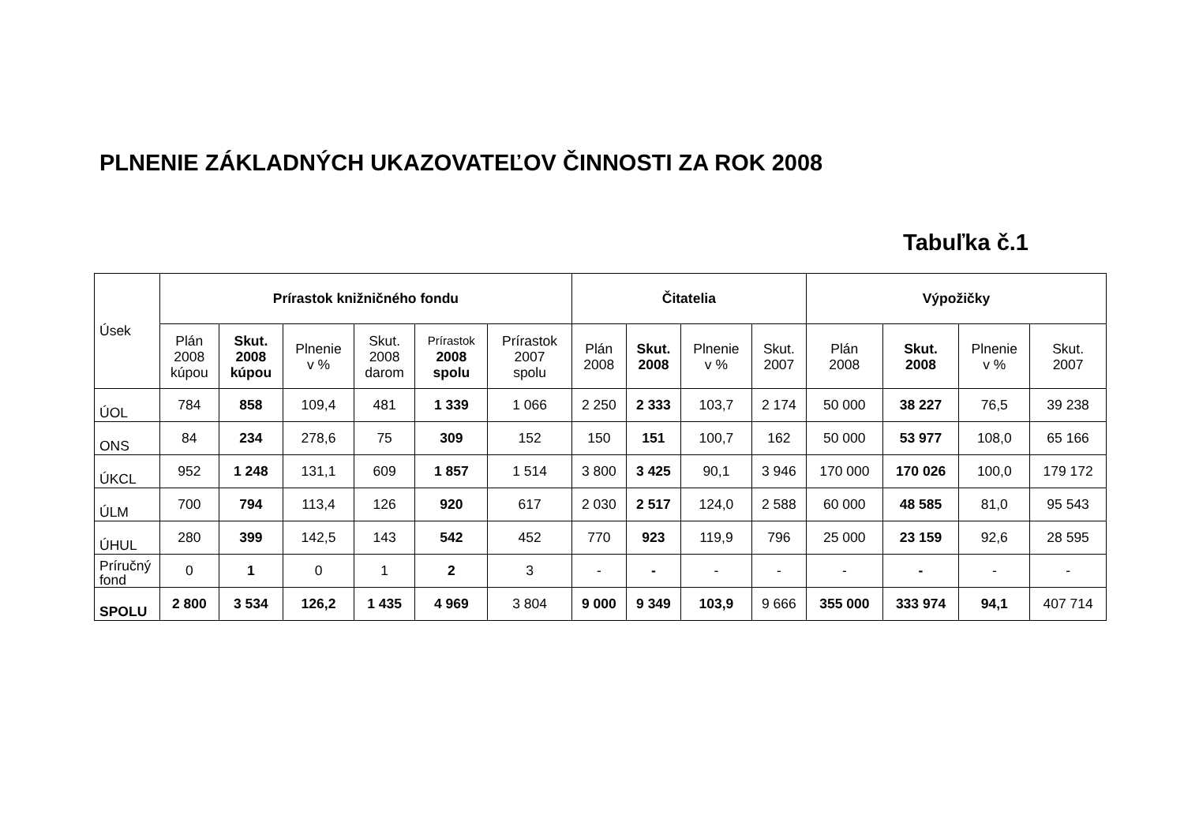PLNENIE ZÁKLADNÝCH UKAZOVATEĽOV ČINNOSTI ZA ROK 2008
Tabuľka č.1
| Úsek | Prírastok knižničného fondu | | | | | | Čitatelia | | | | Výpožičky | | | |
| --- | --- | --- | --- | --- | --- | --- | --- | --- | --- | --- | --- | --- | --- | --- |
| | Plán 2008 kúpou | Skut. 2008 kúpou | Plnenie v % | Skut. 2008 darom | Prírastok 2008 spolu | Prírastok 2007 spolu | Plán 2008 | Skut. 2008 | Plnenie v % | Skut. 2007 | Plán 2008 | Skut. 2008 | Plnenie v % | Skut. 2007 |
| ÚOL | 784 | 858 | 109,4 | 481 | 1 339 | 1 066 | 2 250 | 2 333 | 103,7 | 2 174 | 50 000 | 38 227 | 76,5 | 39 238 |
| ONS | 84 | 234 | 278,6 | 75 | 309 | 152 | 150 | 151 | 100,7 | 162 | 50 000 | 53 977 | 108,0 | 65 166 |
| ÚKCL | 952 | 1 248 | 131,1 | 609 | 1 857 | 1 514 | 3 800 | 3 425 | 90,1 | 3 946 | 170 000 | 170 026 | 100,0 | 179 172 |
| ÚLM | 700 | 794 | 113,4 | 126 | 920 | 617 | 2 030 | 2 517 | 124,0 | 2 588 | 60 000 | 48 585 | 81,0 | 95 543 |
| ÚHUL | 280 | 399 | 142,5 | 143 | 542 | 452 | 770 | 923 | 119,9 | 796 | 25 000 | 23 159 | 92,6 | 28 595 |
| Príručný fond | 0 | 1 | 0 | 1 | 2 | 3 | - | - | - | - | - | - | - | - |
| SPOLU | 2 800 | 3 534 | 126,2 | 1 435 | 4 969 | 3 804 | 9 000 | 9 349 | 103,9 | 9 666 | 355 000 | 333 974 | 94,1 | 407 714 |